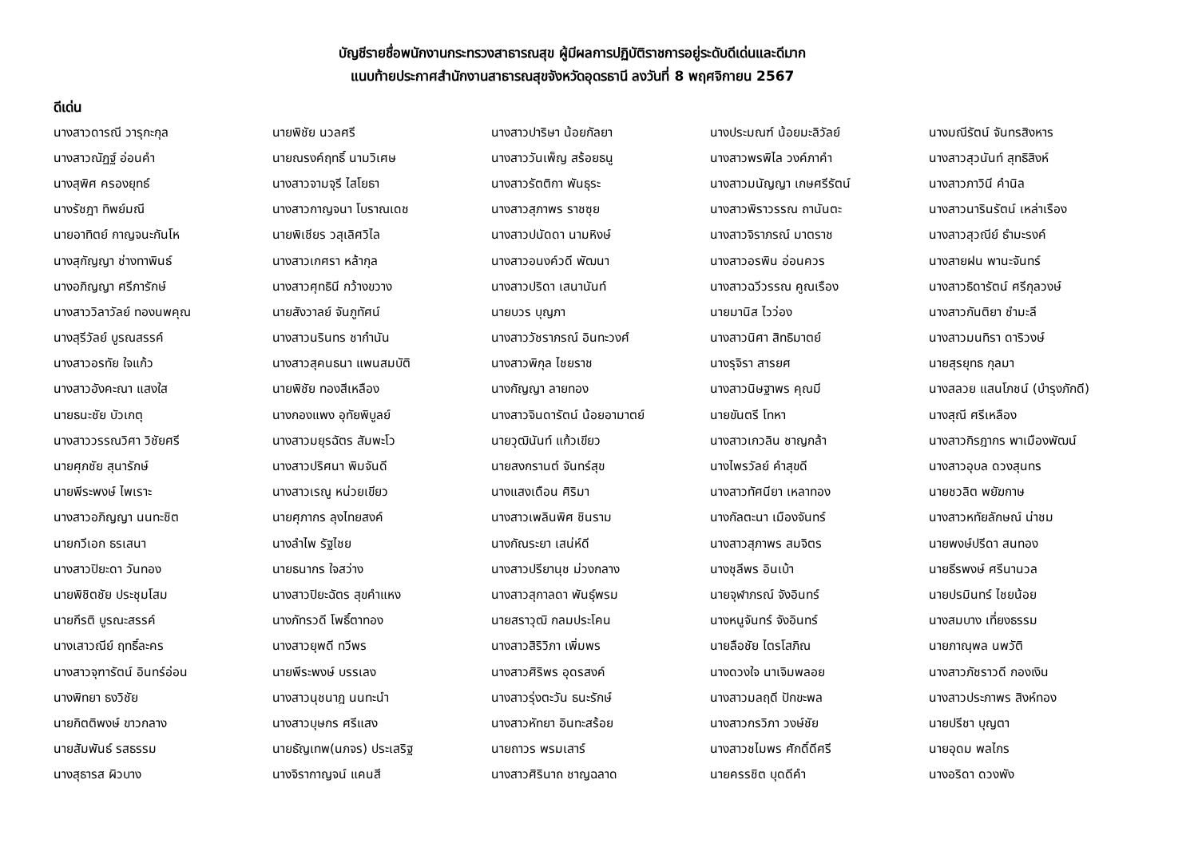บัญชีรายชื่อพนักงานกระทรวงสาธารณสุข ผู้มีผลการปฏิบัติราชการอยู่ระดับดีเด่นและดีมาก
แนบท้ายประกาศสำนักงานสาธารณสุขจังหวัดอุดรธานี ลงวันที่ 8 พฤศจิกายน 2567
ดีเด่น
| นางสาวดารณี วารุกะกุล | นายพิชัย นวลศรี | นางสาวปาริษา น้อยกัลยา | นางประมณฑ์ น้อยมะลิวัลย์ | นางมณีรัตน์ จันทรสิงหาร |
| นางสาวณัฏฐ์ อ่อนคำ | นายณรงค์ฤทธิ์ นามวิเศษ | นางสาววันเพ็ญ สร้อยธนู | นางสาวพรพิไล วงค์ภาคำ | นางสาวสุวนันท์ สุทธิสิงห์ |
| นางสุพิศ ครองยุทธ์ | นางสาวจามจุรี ไสโยธา | นางสาวรัตติกา พันธุระ | นางสาวมนัญญา เกษศรีรัตน์ | นางสาวภาวินี คำนิล |
| นางรัชฎา ทิพย์มณี | นางสาวกาญจนา โบราณเดช | นางสาวสุภาพร ราชซุย | นางสาวพิราวรรณ ถานันตะ | นางสาวนารินรัตน์ เหล่าเรือง |
| นายอาทิตย์ กาญจนะกันโห | นายพิเชียร วสุเลิศวิไล | นางสาวปนัดดา นามหิงษ์ | นางสาวจิราภรณ์ มาตราช | นางสาวสุวณีย์ ธำมะรงค์ |
| นางสุกัญญา ช่างทาพินธ์ | นางสาวเกศรา หล้ากุล | นางสาวอนงค์วดี พัฒนา | นางสาวอรพิน อ่อนควร | นางสายฝน พานะจันทร์ |
| นางอภิญญา ศรีภารักษ์ | นางสาวศุทธินี กว้างขวาง | นางสาวปริดา เสนานันท์ | นางสาวฉวีวรรณ คูณเรือง | นางสาวธิดารัตน์ ศรีกุลวงษ์ |
| นางสาววิลาวัลย์ ทองนพคุณ | นายสังวาลย์ จันภูทัศน์ | นายบวร บุญภา | นายมานิส ไวว่อง | นางสาวกันติยา ชำมะลี |
| นางสุรีวัลย์ บูรณสรรค์ | นางสาวนรินทร ชากำนัน | นางสาววัชราภรณ์ อินทะวงศ์ | นางสาวนิศา สิทธิมาตย์ | นางสาวมนทิรา ดาริวงษ์ |
| นางสาวอรทัย ใจแก้ว | นางสาวสุคนธนา แพนสมบัติ | นางสาวพิกุล ไชยราช | นางรุจิรา สารยศ | นายสุรยุทธ กุลมา |
| นางสาวอังคะณา แสงใส | นายพิชัย ทองสีเหลือง | นางกัญญา ลายทอง | นางสาวนิษฐาพร คุณมี | นางสลวย แสนโภชน์ (บำรุงภักดี) |
| นายธนะชัย บัวเกตุ | นางกองแพง อุทัยพิบูลย์ | นางสาวจินดารัตน์ น้อยอามาตย์ | นายขันตรี โทหา | นางสุณี ศรีเหลือง |
| นางสาววรรณวิศา วิชัยศรี | นางสาวมยุรฉัตร สัมพะโว | นายวุฒินันท์ แก้วเขียว | นางสาวเกวลิน ชาญกล้า | นางสาวกิรฎากร พาเมืองพัฒน์ |
| นายศุภชัย สุนารักษ์ | นางสาวปริศนา พิมจันดี | นายสงกรานต์ จันทร์สุข | นางไพรวัลย์ คำสุขดี | นางสาวอุบล ดวงสุนทร |
| นายพีระพงษ์ ไพเราะ | นางสาวเรณู หน่วยเขียว | นางแสงเดือน ศิริมา | นางสาวทัศนียา เหลาทอง | นายชวลิต พยัฆกาษ |
| นางสาวอภิญญา นนทะชิต | นายศุภากร ลุงไทยสงค์ | นางสาวเพลินพิศ ชินราม | นางกัลตะนา เมืองจันทร์ | นางสาวหทัยลักษณ์ น่าชม |
| นายกวีเอก ธรเสนา | นางลำไพ รัฐไชย | นางกัณระยา เสน่ห์ดี | นางสาวสุภาพร สมจิตร | นายพงษ์ปรีดา สนทอง |
| นางสาวปิยะดา วันทอง | นายธนากร ใจสว่าง | นางสาวปรียานุช ม่วงกลาง | นางชุลีพร อินเบ้า | นายธีรพงษ์ ศรีนานวล |
| นายพิชิตชัย ประชุมโสม | นางสาวปิยะฉัตร สุขคำแหง | นางสาวสุกาลดา พันธุ์พรม | นายจุฬาภรณ์ จังอินทร์ | นายปรมินทร์ ไชยน้อย |
| นายกีรติ บูรณะสรรค์ | นางภัทรวดี โพธิ์ตาทอง | นายสราวุฒิ กลมประโคน | นางหนูจันทร์ จังอินทร์ | นางสมบาง เที่ยงธรรม |
| นางเสาวณีย์ ฤทธิ์ละคร | นางสาวยุพดี ทวีพร | นางสาวสิริวิภา เพิ่มพร | นายลือชัย ไตรโสภิณ | นายภาณุพล นพวัติ |
| นางสาวจุฑารัตน์ อินทร์อ่อน | นายพีระพงษ์ บรรเลง | นางสาวศิริพร อุดรสงค์ | นางดวงใจ นาเจิมพลอย | นางสาวภัชราวดี กองเงิน |
| นางพิทยา ธงวิชัย | นางสาวนุชนาฎ นนทะนำ | นางสาวรุ่งตะวัน ธนะรักษ์ | นางสาวมลฤดี ปักขะพล | นางสาวประภาพร สิงห์ทอง |
| นายกิตติพงษ์ ขาวกลาง | นางสาวบุษกร ศรีแสง | นางสาวหัทยา อินทะสร้อย | นางสาวกรวิภา วงษ์ชัย | นายปรีชา บุญตา |
| นายสัมพันธ์ รสธรรม | นายธัญเทพ(นภจร) ประเสริฐ | นายถาวร พรมเสาร์ | นางสาวชไมพร ศักดิ์ดีศรี | นายอุดม พลไกร |
| นางสุธารส ผิวบาง | นางจิรากาญจน์ แคนสี | นางสาวศิรินาถ ชาญฉลาด | นายครรชิต บุดดีคำ | นางอริดา ดวงพัง |